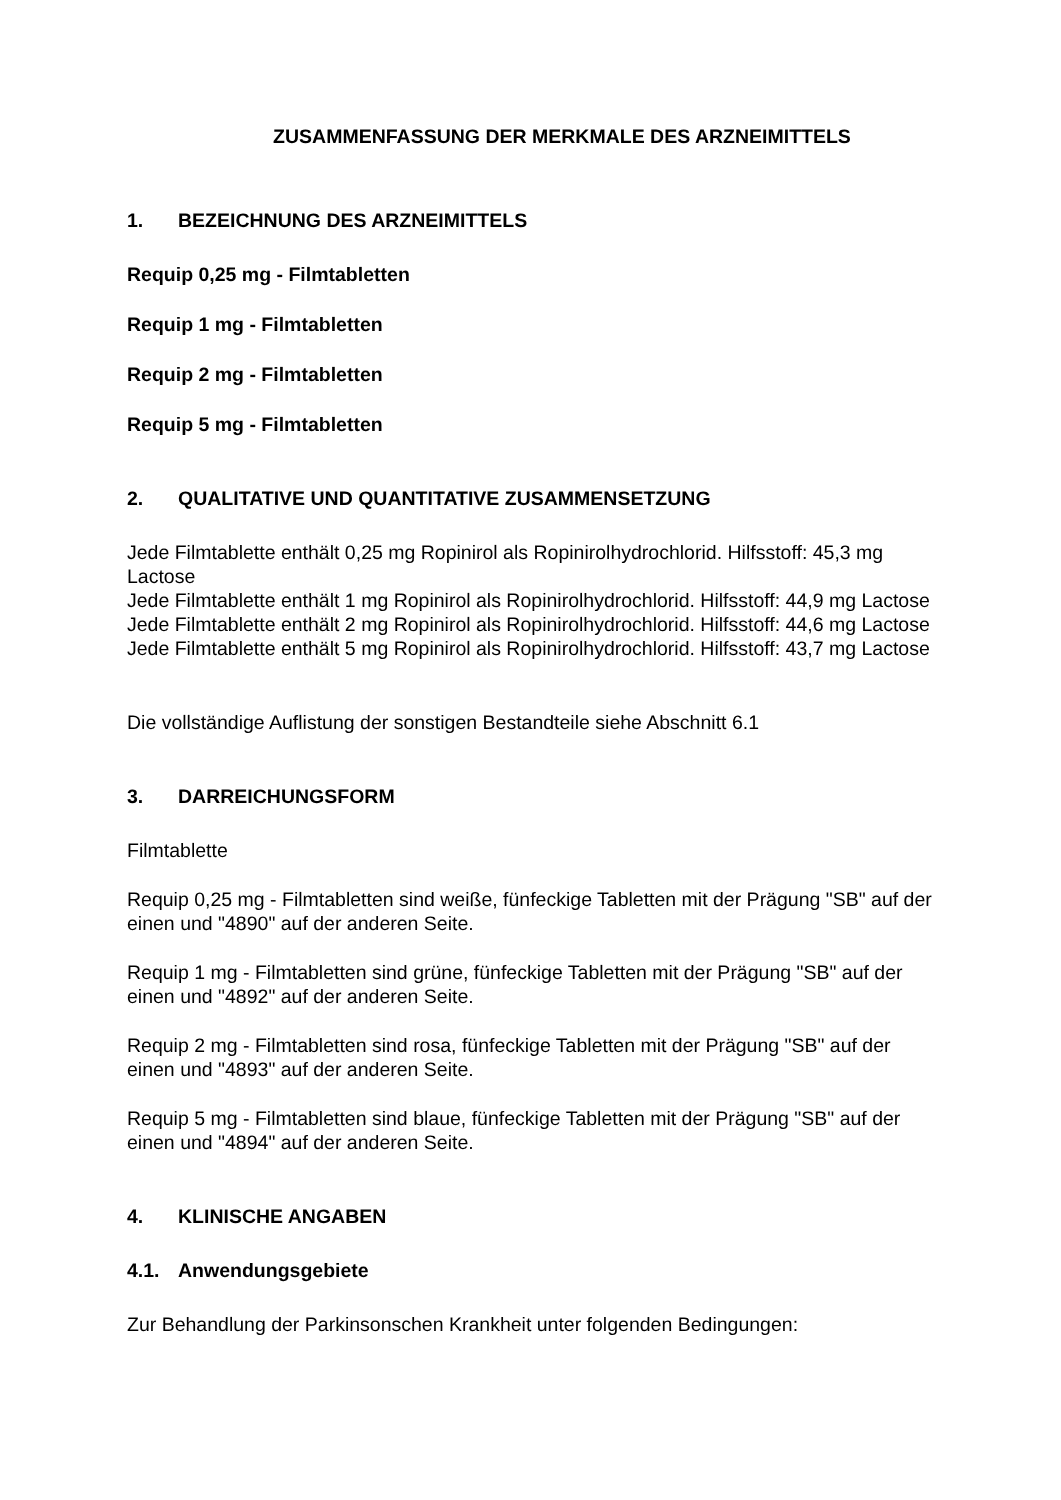ZUSAMMENFASSUNG DER MERKMALE DES ARZNEIMITTELS
1. BEZEICHNUNG DES ARZNEIMITTELS
Requip 0,25 mg - Filmtabletten
Requip 1 mg - Filmtabletten
Requip 2 mg - Filmtabletten
Requip 5 mg - Filmtabletten
2. QUALITATIVE UND QUANTITATIVE ZUSAMMENSETZUNG
Jede Filmtablette enthält 0,25 mg Ropinirol als Ropinirolhydrochlorid. Hilfsstoff: 45,3 mg Lactose
Jede Filmtablette enthält 1 mg Ropinirol als Ropinirolhydrochlorid. Hilfsstoff: 44,9 mg Lactose
Jede Filmtablette enthält 2 mg Ropinirol als Ropinirolhydrochlorid. Hilfsstoff: 44,6 mg Lactose
Jede Filmtablette enthält 5 mg Ropinirol als Ropinirolhydrochlorid. Hilfsstoff: 43,7 mg Lactose
Die vollständige Auflistung der sonstigen Bestandteile siehe Abschnitt 6.1
3. DARREICHUNGSFORM
Filmtablette
Requip 0,25 mg - Filmtabletten sind weiße, fünfeckige Tabletten mit der Prägung "SB" auf der einen und "4890" auf der anderen Seite.
Requip 1 mg - Filmtabletten sind grüne, fünfeckige Tabletten mit der Prägung "SB" auf der einen und "4892" auf der anderen Seite.
Requip 2 mg - Filmtabletten sind rosa, fünfeckige Tabletten mit der Prägung "SB" auf der einen und "4893" auf der anderen Seite.
Requip 5 mg - Filmtabletten sind blaue, fünfeckige Tabletten mit der Prägung "SB" auf der einen und "4894" auf der anderen Seite.
4. KLINISCHE ANGABEN
4.1. Anwendungsgebiete
Zur Behandlung der Parkinsonschen Krankheit unter folgenden Bedingungen: